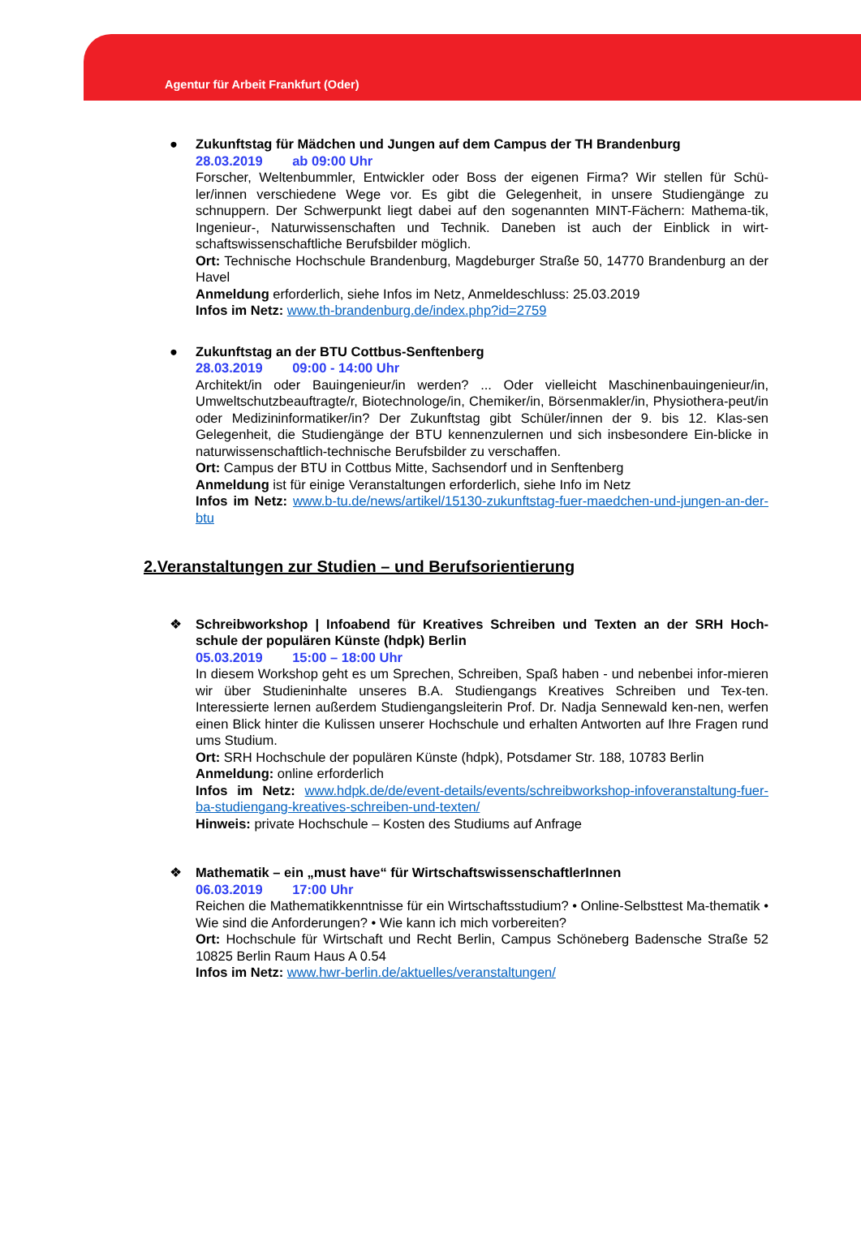Agentur für Arbeit Frankfurt (Oder)
●
Zukunftstag für Mädchen und Jungen auf dem Campus der TH Brandenburg
28.03.2019 ab 09:00 Uhr
Forscher, Weltenbummler, Entwickler oder Boss der eigenen Firma? Wir stellen für Schü-ler/innen verschiedene Wege vor. Es gibt die Gelegenheit, in unsere Studiengänge zu schnuppern. Der Schwerpunkt liegt dabei auf den sogenannten MINT-Fächern: Mathema-tik, Ingenieur-, Naturwissenschaften und Technik. Daneben ist auch der Einblick in wirt-schaftswissenschaftliche Berufsbilder möglich.
Ort: Technische Hochschule Brandenburg, Magdeburger Straße 50, 14770 Brandenburg an der Havel
Anmeldung erforderlich, siehe Infos im Netz, Anmeldeschluss: 25.03.2019
Infos im Netz: www.th-brandenburg.de/index.php?id=2759
●
Zukunftstag an der BTU Cottbus-Senftenberg
28.03.2019 09:00 - 14:00 Uhr
Architekt/in oder Bauingenieur/in werden? ... Oder vielleicht Maschinenbauingenieur/in, Umweltschutzbeauftragte/r, Biotechnologe/in, Chemiker/in, Börsenmakler/in, Physiothera-peut/in oder Medizininformatiker/in? Der Zukunftstag gibt Schüler/innen der 9. bis 12. Klas-sen Gelegenheit, die Studiengänge der BTU kennenzulernen und sich insbesondere Ein-blicke in naturwissenschaftlich-technische Berufsbilder zu verschaffen.
Ort: Campus der BTU in Cottbus Mitte, Sachsendorf und in Senftenberg
Anmeldung ist für einige Veranstaltungen erforderlich, siehe Info im Netz
Infos im Netz: www.b-tu.de/news/artikel/15130-zukunftstag-fuer-maedchen-und-jungen-an-der-btu
2.Veranstaltungen zur Studien – und Berufsorientierung
❖
Schreibworkshop | Infoabend für Kreatives Schreiben und Texten an der SRH Hoch-schule der populären Künste (hdpk) Berlin
05.03.2019 15:00 – 18:00 Uhr
In diesem Workshop geht es um Sprechen, Schreiben, Spaß haben - und nebenbei infor-mieren wir über Studieninhalte unseres B.A. Studiengangs Kreatives Schreiben und Tex-ten. Interessierte lernen außerdem Studiengangsleiterin Prof. Dr. Nadja Sennewald ken-nen, werfen einen Blick hinter die Kulissen unserer Hochschule und erhalten Antworten auf Ihre Fragen rund ums Studium.
Ort: SRH Hochschule der populären Künste (hdpk), Potsdamer Str. 188, 10783 Berlin
Anmeldung: online erforderlich
Infos im Netz: www.hdpk.de/de/event-details/events/schreibworkshop-infoveranstaltung-fuer-ba-studiengang-kreatives-schreiben-und-texten/
Hinweis: private Hochschule – Kosten des Studiums auf Anfrage
❖
Mathematik – ein „must have“ für WirtschaftswissenschaftlerInnen
06.03.2019 17:00 Uhr
Reichen die Mathematikkenntnisse für ein Wirtschaftsstudium? • Online-Selbsttest Ma-thematik • Wie sind die Anforderungen? • Wie kann ich mich vorbereiten?
Ort: Hochschule für Wirtschaft und Recht Berlin, Campus Schöneberg Badensche Straße 52 10825 Berlin Raum Haus A 0.54
Infos im Netz: www.hwr-berlin.de/aktuelles/veranstaltungen/